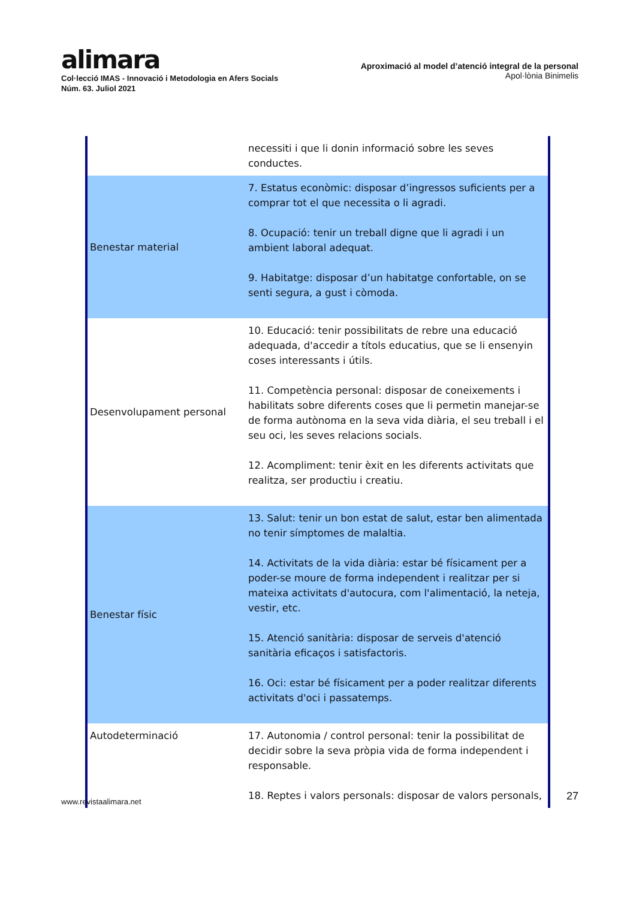alimara
Col·lecció IMAS - Innovació i Metodologia en Afers Socials
Núm. 63. Juliol 2021
Aproximació al model d’atenció integral de la personal
Apol·lònia Binimelis
| | necessiti i que li donin informació sobre les seves conductes. |
| Benestar material | 7. Estatus econòmic: disposar d’ingressos suficients per a comprar tot el que necessita o li agradi. 8. Ocupació: tenir un treball digne que li agradi i un ambient laboral adequat. 9. Habitatge: disposar d’un habitatge confortable, on se senti segura, a gust i còmoda. |
| Desenvolupament personal | 10. Educació: tenir possibilitats de rebre una educació adequada, d'accedir a títols educatius, que se li ensenyin coses interessants i útils. 11. Competència personal: disposar de coneixements i habilitats sobre diferents coses que li permetin manejar-se de forma autònoma en la seva vida diària, el seu treball i el seu oci, les seves relacions socials. 12. Acompliment: tenir èxit en les diferents activitats que realitza, ser productiu i creatiu. |
| Benestar físic | 13. Salut: tenir un bon estat de salut, estar ben alimentada no tenir símptomes de malaltia. 14. Activitats de la vida diària: estar bé físicament per a poder-se moure de forma independent i realitzar per si mateixa activitats d'autocura, com l'alimentació, la neteja, vestir, etc. 15. Atenció sanitària: disposar de serveis d'atenció sanitària eficaços i satisfactoris. 16. Oci: estar bé físicament per a poder realitzar diferents activitats d'oci i passatemps. |
| Autodeterminació | 17. Autonomia / control personal: tenir la possibilitat de decidir sobre la seva pròpia vida de forma independent i responsable. 18. Reptes i valors personals: disposar de valors personals, |
www.revistaalimara.net 27